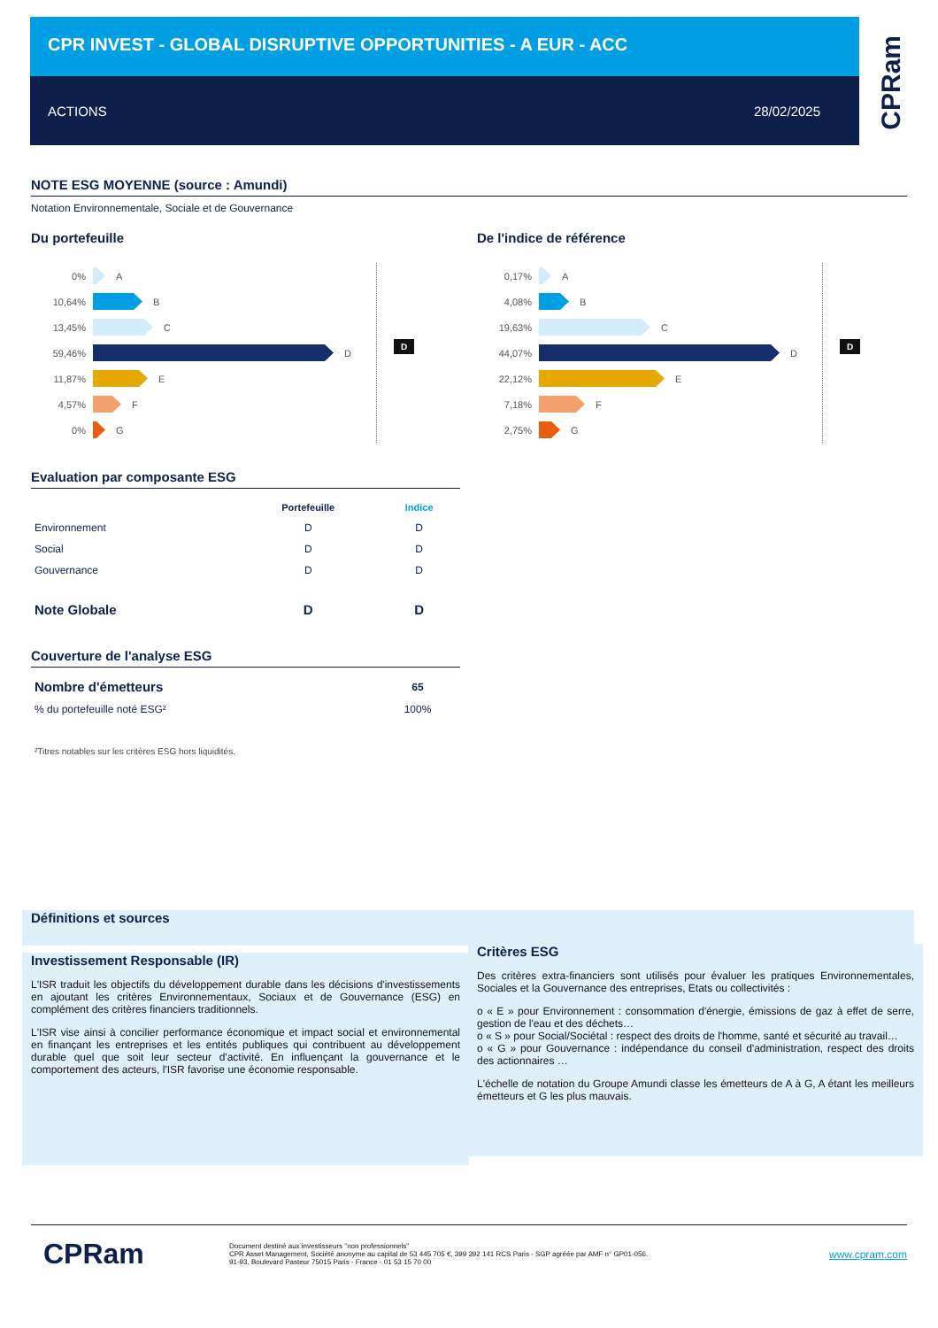CPR INVEST - GLOBAL DISRUPTIVE OPPORTUNITIES - A EUR - ACC
ACTIONS 28/02/2025
CPRam
NOTE ESG MOYENNE (source : Amundi)
Notation Environnementale, Sociale et de Gouvernance
Du portefeuille
0% A
10,64% B
13,45% C
59,46% D
11,87% E
4,57% F
0% G
D
De l'indice de référence
0,17% A
4,08% B
19,63% C
44,07% D
22,12% E
7,18% F
2,75% G
D
Evaluation par composante ESG
| | Portefeuille | Indice |
| --- | --- | --- |
| Environnement | D | D |
| Social | D | D |
| Gouvernance | D | D |
| Note Globale | D | D |
Couverture de l'analyse ESG
| Nombre d'émetteurs | 65 |
| % du portefeuille noté ESG² | 100% |
²Titres notables sur les critères ESG hors liquidités.
Définitions et sources
Investissement Responsable (IR)
L'ISR traduit les objectifs du développement durable dans les décisions d'investissements en ajoutant les critères Environnementaux, Sociaux et de Gouvernance (ESG) en complément des critères financiers traditionnels.
L'ISR vise ainsi à concilier performance économique et impact social et environnemental en finançant les entreprises et les entités publiques qui contribuent au développement durable quel que soit leur secteur d'activité. En influençant la gouvernance et le comportement des acteurs, l'ISR favorise une économie responsable.
Critères ESG
Des critères extra-financiers sont utilisés pour évaluer les pratiques Environnementales, Sociales et la Gouvernance des entreprises, Etats ou collectivités :
o « E » pour Environnement : consommation d'énergie, émissions de gaz à effet de serre, gestion de l'eau et des déchets…
o « S » pour Social/Sociétal : respect des droits de l'homme, santé et sécurité au travail…
o « G » pour Gouvernance : indépendance du conseil d'administration, respect des droits des actionnaires …
L'échelle de notation du Groupe Amundi classe les émetteurs de A à G, A étant les meilleurs émetteurs et G les plus mauvais.
CPRam
Document destiné aux investisseurs "non professionnels"
CPR Asset Management, Société anonyme au capital de 53 445 705 €, 399 392 141 RCS Paris - SGP agréée par AMF n° GP01-056.
91-93, Boulevard Pasteur 75015 Paris - France - 01 53 15 70 00
www.cpram.com